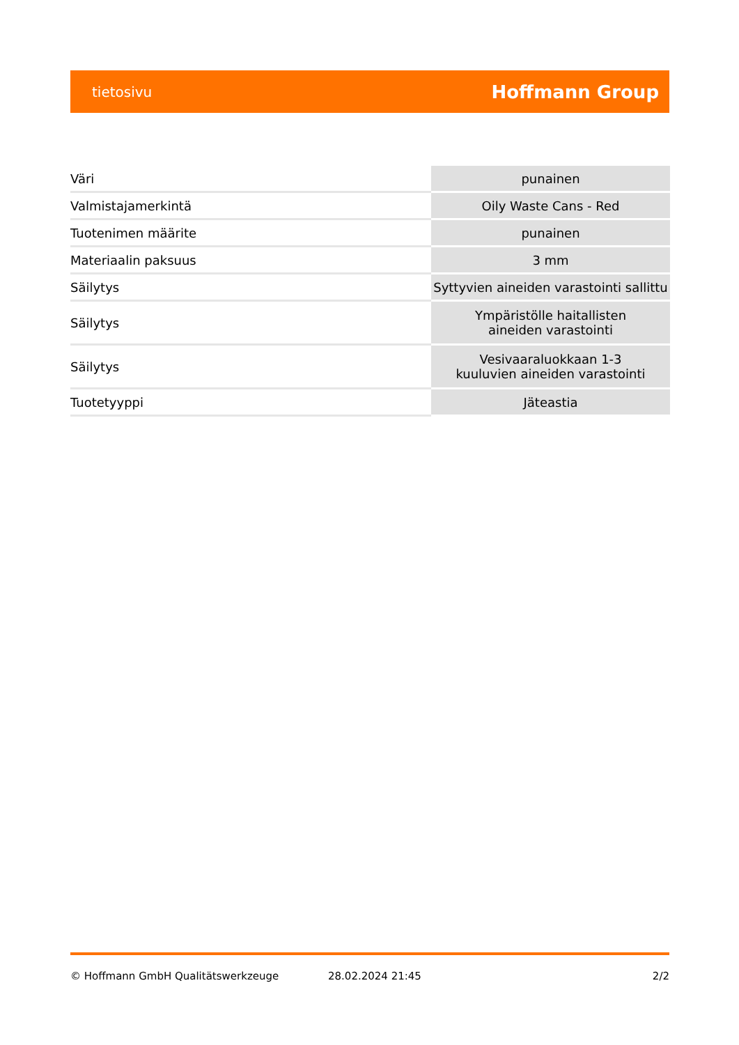tietosivu Hoffmann Group
| Väri | punainen |
| Valmistajamerkintä | Oily Waste Cans - Red |
| Tuotenimen määrite | punainen |
| Materiaalin paksuus | 3 mm |
| Säilytys | Syttyvien aineiden varastointi sallittu |
| Säilytys | Ympäristölle haitallisten aineiden varastointi |
| Säilytys | Vesivaaraluokkaan 1-3 kuuluvien aineiden varastointi |
| Tuotetyyppi | Jäteastia |
© Hoffmann GmbH Qualitätswerkzeuge 28.02.2024 21:45 2/2